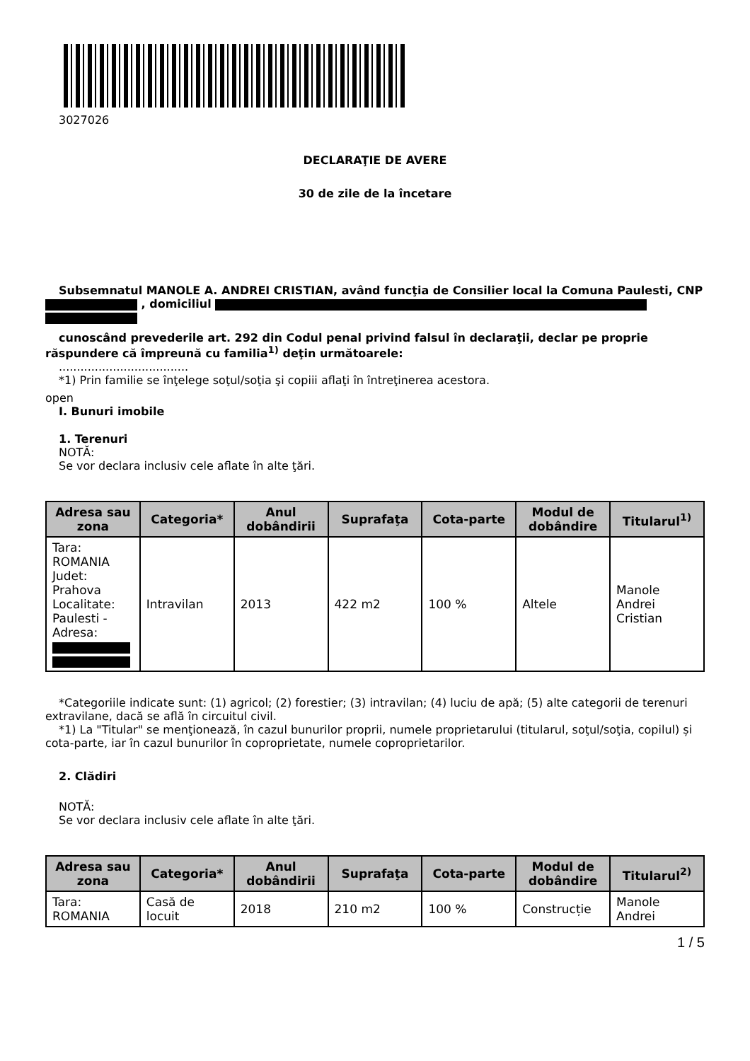3027026
DECLARAŢIE DE AVERE
30 de zile de la încetare
Subsemnatul MANOLE A. ANDREI CRISTIAN, având funcţia de Consilier local la Comuna Paulesti, CNP , domiciliul
cunoscând prevederile art. 292 din Codul penal privind falsul în declaraţii, declar pe proprie răspundere că împreună cu familia<sup>1)</sup> deţin următoarele:
....................................
*1) Prin familie se înţelege soţul/soţia şi copiii aflaţi în întreţinerea acestora.
open
I. Bunuri imobile
1. Terenuri
NOTĂ:
Se vor declara inclusiv cele aflate în alte ţări.
| Adresa sau zona | Categoria* | Anul dobândirii | Suprafaţa | Cota-parte | Modul de dobândire | Titularul<sup>1)</sup> |
| --- | --- | --- | --- | --- | --- | --- |
| Tara: ROMANIA Judet: Prahova Localitate: Paulesti - Adresa: | Intravilan | 2013 | 422 m2 | 100 % | Altele | Manole Andrei Cristian |
*Categoriile indicate sunt: (1) agricol; (2) forestier; (3) intravilan; (4) luciu de apă; (5) alte categorii de terenuri extravilane, dacă se află în circuitul civil.
*1) La "Titular" se menţionează, în cazul bunurilor proprii, numele proprietarului (titularul, soţul/soţia, copilul) și cota-parte, iar în cazul bunurilor în coproprietate, numele coproprietarilor.
2. Clădiri
NOTĂ:
Se vor declara inclusiv cele aflate în alte ţări.
| Adresa sau zona | Categoria* | Anul dobândirii | Suprafaţa | Cota-parte | Modul de dobândire | Titularul<sup>2)</sup> |
| --- | --- | --- | --- | --- | --- | --- |
| Tara: ROMANIA | Casă de locuit | 2018 | 210 m2 | 100 % | Construcție | Manole Andrei |
1 / 5